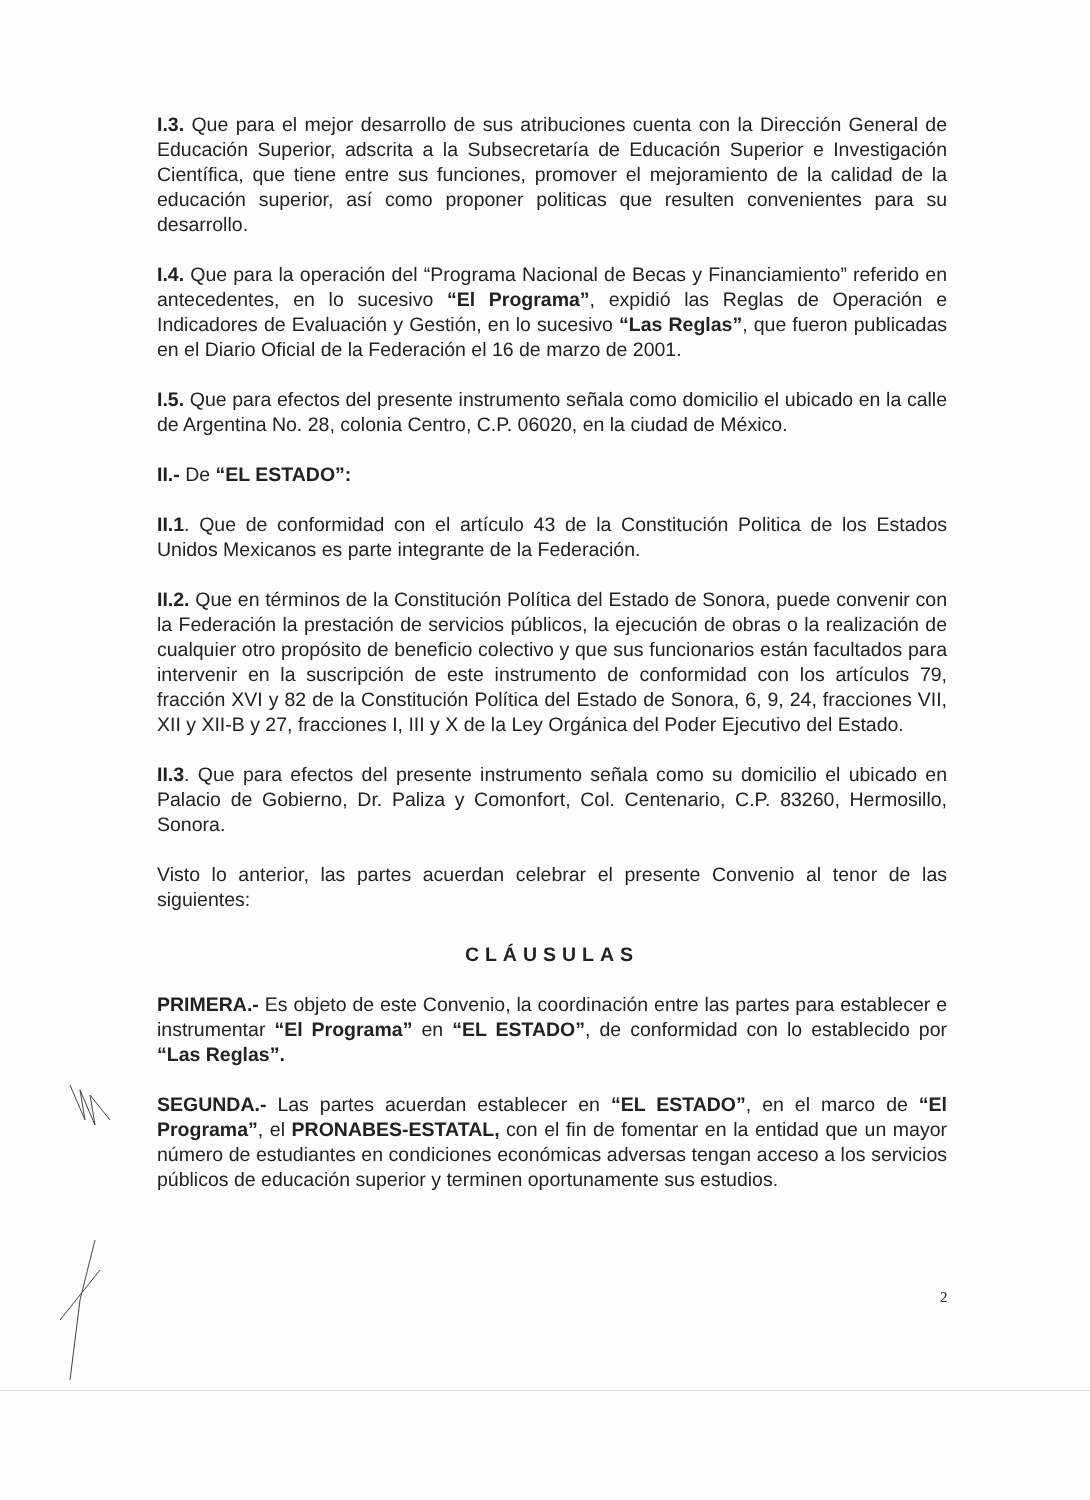I.3. Que para el mejor desarrollo de sus atribuciones cuenta con la Dirección General de Educación Superior, adscrita a la Subsecretaría de Educación Superior e Investigación Científica, que tiene entre sus funciones, promover el mejoramiento de la calidad de la educación superior, así como proponer politicas que resulten convenientes para su desarrollo.
I.4. Que para la operación del “Programa Nacional de Becas y Financiamiento” referido en antecedentes, en lo sucesivo “El Programa”, expidió las Reglas de Operación e Indicadores de Evaluación y Gestión, en lo sucesivo “Las Reglas”, que fueron publicadas en el Diario Oficial de la Federación el 16 de marzo de 2001.
I.5. Que para efectos del presente instrumento señala como domicilio el ubicado en la calle de Argentina No. 28, colonia Centro, C.P. 06020, en la ciudad de México.
II.- De “EL ESTADO”:
II.1. Que de conformidad con el artículo 43 de la Constitución Politica de los Estados Unidos Mexicanos es parte integrante de la Federación.
II.2. Que en términos de la Constitución Política del Estado de Sonora, puede convenir con la Federación la prestación de servicios públicos, la ejecución de obras o la realización de cualquier otro propósito de beneficio colectivo y que sus funcionarios están facultados para intervenir en la suscripción de este instrumento de conformidad con los artículos 79, fracción XVI y 82 de la Constitución Política del Estado de Sonora, 6, 9, 24, fracciones VII, XII y XII-B y 27, fracciones I, III y X de la Ley Orgánica del Poder Ejecutivo del Estado.
II.3. Que para efectos del presente instrumento señala como su domicilio el ubicado en Palacio de Gobierno, Dr. Paliza y Comonfort, Col. Centenario, C.P. 83260, Hermosillo, Sonora.
Visto lo anterior, las partes acuerdan celebrar el presente Convenio al tenor de las siguientes:
CLÁUSULAS
PRIMERA.- Es objeto de este Convenio, la coordinación entre las partes para establecer e instrumentar “El Programa” en “EL ESTADO”, de conformidad con lo establecido por “Las Reglas”.
SEGUNDA.- Las partes acuerdan establecer en “EL ESTADO”, en el marco de “El Programa”, el PRONABES-ESTATAL, con el fin de fomentar en la entidad que un mayor número de estudiantes en condiciones económicas adversas tengan acceso a los servicios públicos de educación superior y terminen oportunamente sus estudios.
2